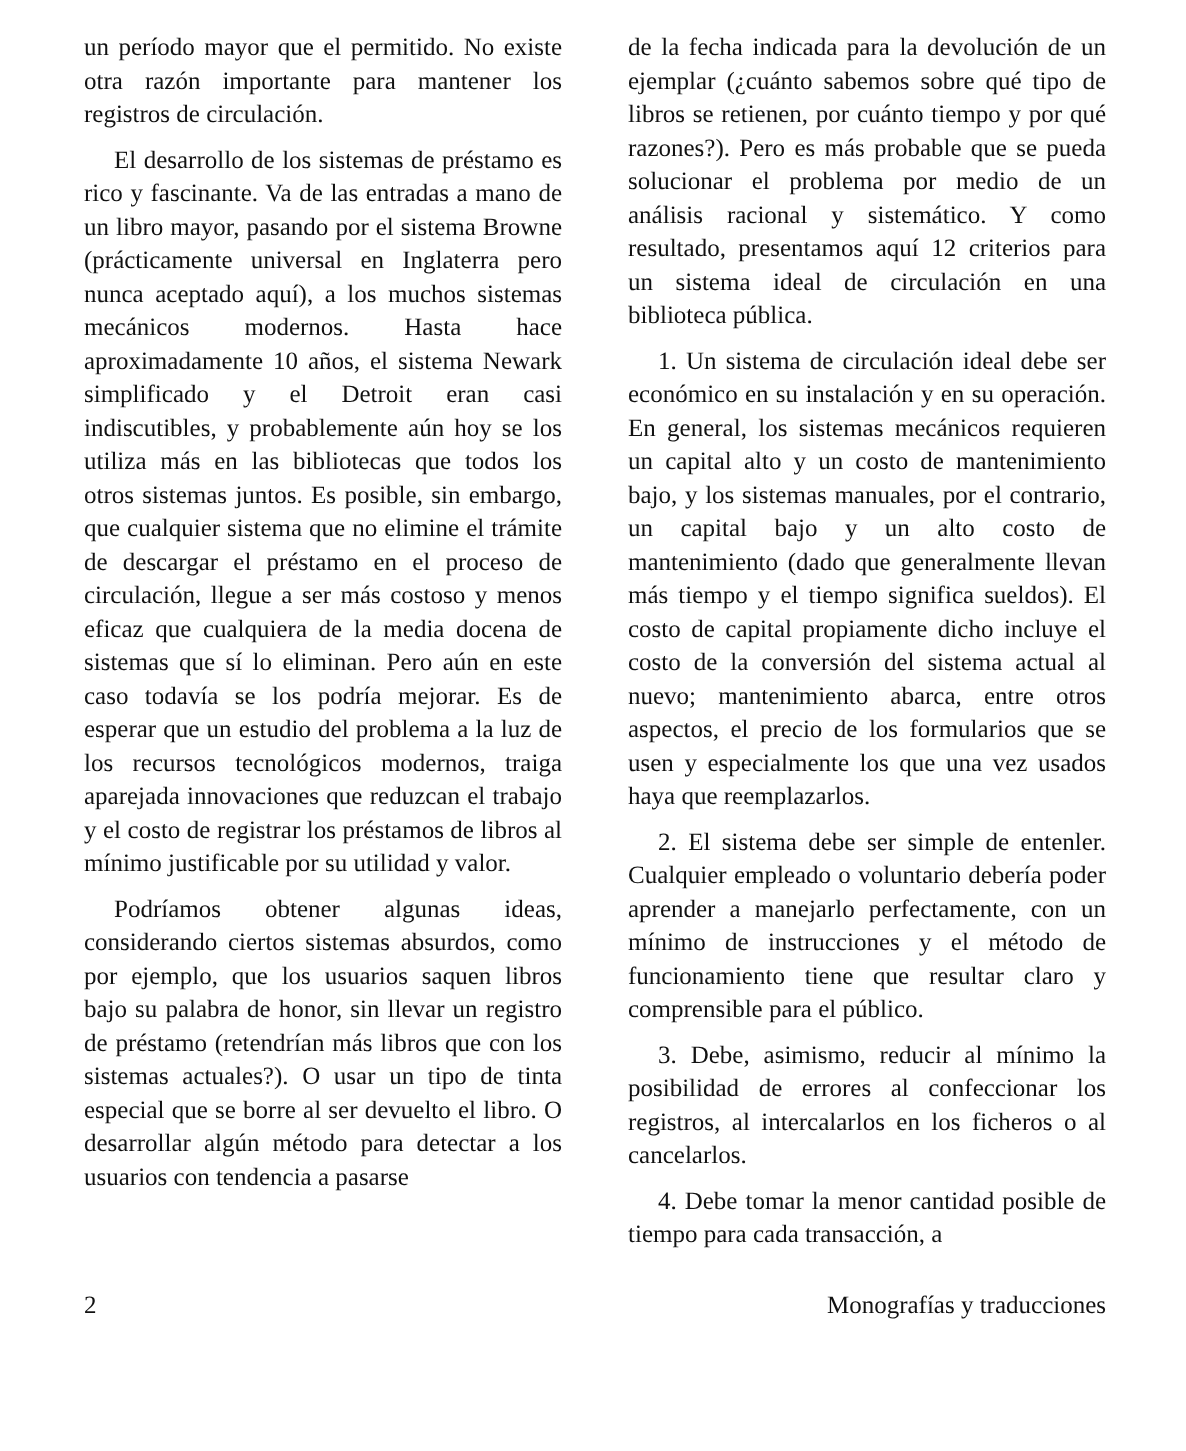un período mayor que el permitido. No existe otra razón importante para mantener los registros de circulación.
El desarrollo de los sistemas de préstamo es rico y fascinante. Va de las entradas a mano de un libro mayor, pasando por el sistema Browne (prácticamente universal en Inglaterra pero nunca aceptado aquí), a los muchos sistemas mecánicos modernos. Hasta hace aproximadamente 10 años, el sistema Newark simplificado y el Detroit eran casi indiscutibles, y probablemente aún hoy se los utiliza más en las bibliotecas que todos los otros sistemas juntos. Es posible, sin embargo, que cualquier sistema que no elimine el trámite de descargar el préstamo en el proceso de circulación, llegue a ser más costoso y menos eficaz que cualquiera de la media docena de sistemas que sí lo eliminan. Pero aún en este caso todavía se los podría mejorar. Es de esperar que un estudio del problema a la luz de los recursos tecnológicos modernos, traiga aparejada innovaciones que reduzcan el trabajo y el costo de registrar los préstamos de libros al mínimo justificable por su utilidad y valor.
Podríamos obtener algunas ideas, considerando ciertos sistemas absurdos, como por ejemplo, que los usuarios saquen libros bajo su palabra de honor, sin llevar un registro de préstamo (retendrían más libros que con los sistemas actuales?). O usar un tipo de tinta especial que se borre al ser devuelto el libro. O desarrollar algún método para detectar a los usuarios con tendencia a pasarse
de la fecha indicada para la devolución de un ejemplar (¿cuánto sabemos sobre qué tipo de libros se retienen, por cuánto tiempo y por qué razones?). Pero es más probable que se pueda solucionar el problema por medio de un análisis racional y sistemático. Y como resultado, presentamos aquí 12 criterios para un sistema ideal de circulación en una biblioteca pública.
1. Un sistema de circulación ideal debe ser económico en su instalación y en su operación. En general, los sistemas mecánicos requieren un capital alto y un costo de mantenimiento bajo, y los sistemas manuales, por el contrario, un capital bajo y un alto costo de mantenimiento (dado que generalmente llevan más tiempo y el tiempo significa sueldos). El costo de capital propiamente dicho incluye el costo de la conversión del sistema actual al nuevo; mantenimiento abarca, entre otros aspectos, el precio de los formularios que se usen y especialmente los que una vez usados haya que reemplazarlos.
2. El sistema debe ser simple de entenler. Cualquier empleado o voluntario debería poder aprender a manejarlo perfectamente, con un mínimo de instrucciones y el método de funcionamiento tiene que resultar claro y comprensible para el público.
3. Debe, asimismo, reducir al mínimo la posibilidad de errores al confeccionar los registros, al intercalarlos en los ficheros o al cancelarlos.
4. Debe tomar la menor cantidad posible de tiempo para cada transacción, a
2 Monografías y traducciones